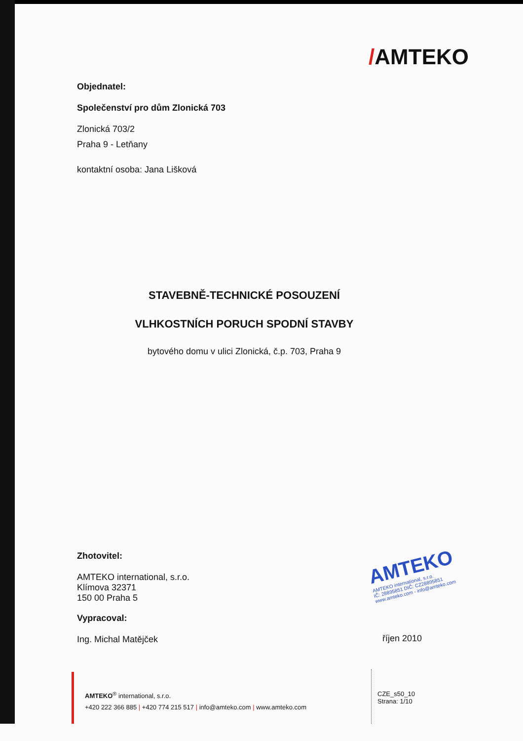/AMTEKO
Objednatel:
Společenství pro dům Zlonická 703
Zlonická 703/2
Praha 9 - Letňany
kontaktní osoba: Jana Lišková
STAVEBNĚ-TECHNICKÉ POSOUZENÍ
VLHKOSTNÍCH PORUCH SPODNÍ STAVBY
bytového domu v ulici Zlonická, č.p. 703, Praha 9
Zhotovitel:
AMTEKO international, s.r.o.
Klímova 32371
150 00 Praha 5
Vypracoval:
Ing. Michal Matějček
AMTEKO
AMTEKO international, s.r.o.
IČ: 28895851 DIČ: CZ28895851
www.amteko.com - info@amteko.com
říjen 2010
AMTEKO<sup>®</sup> international, s.r.o.
+420 222 366 885 | +420 774 215 517 | info@amteko.com | www.amteko.com
CZE_s50_10
Strana: 1/10